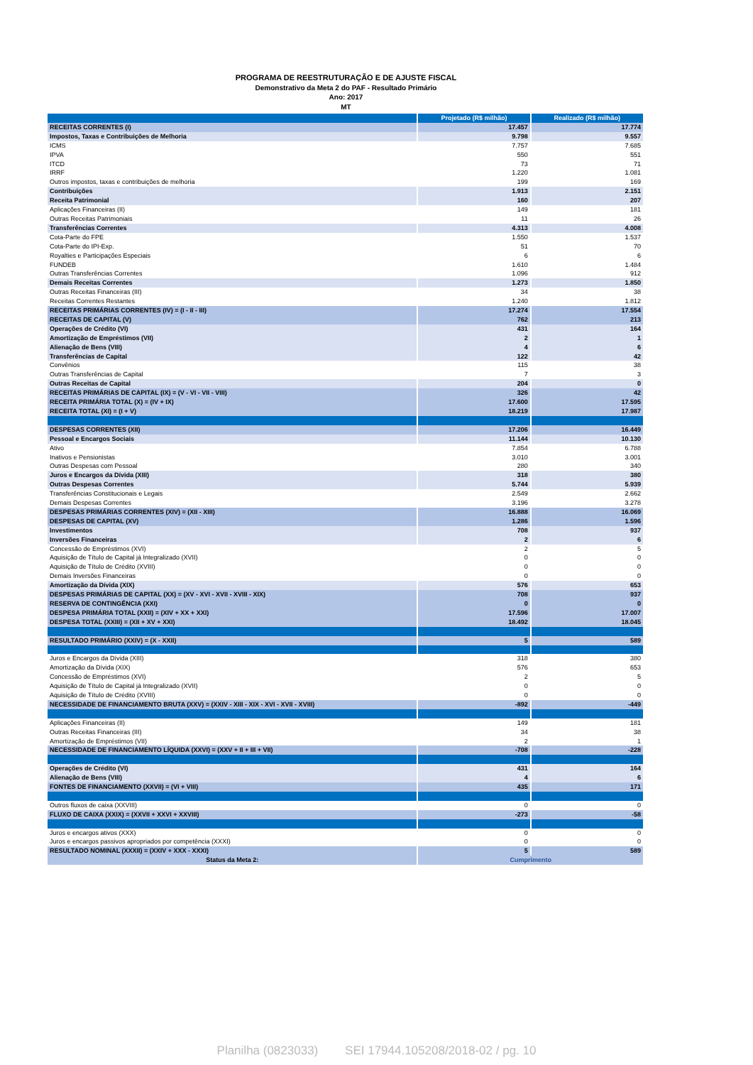PROGRAMA DE REESTRUTURAÇÃO E DE AJUSTE FISCAL
Demonstrativo da Meta 2 do PAF - Resultado Primário
Ano: 2017
MT
| | Projetado (R$ milhão) | Realizado (R$ milhão) |
| --- | --- | --- |
| RECEITAS CORRENTES (I) | 17.457 | 17.774 |
| Impostos, Taxas e Contribuições de Melhoria | 9.798 | 9.557 |
| ICMS | 7.757 | 7.685 |
| IPVA | 550 | 551 |
| ITCD | 73 | 71 |
| IRRF | 1.220 | 1.081 |
| Outros impostos, taxas e contribuições de melhoria | 199 | 169 |
| Contribuições | 1.913 | 2.151 |
| Receita Patrimonial | 160 | 207 |
| Aplicações Financeiras (II) | 149 | 181 |
| Outras Receitas Patrimoniais | 11 | 26 |
| Transferências Correntes | 4.313 | 4.008 |
| Cota-Parte do FPE | 1.550 | 1.537 |
| Cota-Parte do IPI-Exp. | 51 | 70 |
| Royalties e Participações Especiais | 6 | 6 |
| FUNDEB | 1.610 | 1.484 |
| Outras Transferências Correntes | 1.096 | 912 |
| Demais Receitas Correntes | 1.273 | 1.850 |
| Outras Receitas Financeiras (III) | 34 | 38 |
| Receitas Correntes Restantes | 1.240 | 1.812 |
| RECEITAS PRIMÁRIAS CORRENTES (IV) = (I - II - III) | 17.274 | 17.554 |
| RECEITAS DE CAPITAL (V) | 762 | 213 |
| Operações de Crédito (VI) | 431 | 164 |
| Amortização de Empréstimos (VII) | 2 | 1 |
| Alienação de Bens (VIII) | 4 | 6 |
| Transferências de Capital | 122 | 42 |
| Convênios | 115 | 38 |
| Outras Transferências de Capital | 7 | 3 |
| Outras Receitas de Capital | 204 | 0 |
| RECEITAS PRIMÁRIAS DE CAPITAL (IX) = (V - VI - VII - VIII) | 326 | 42 |
| RECEITA PRIMÁRIA TOTAL (X) = (IV + IX) | 17.600 | 17.595 |
| RECEITA TOTAL (XI) = (I + V) | 18.219 | 17.987 |
| DESPESAS CORRENTES (XII) | 17.206 | 16.449 |
| Pessoal e Encargos Sociais | 11.144 | 10.130 |
| Ativo | 7.854 | 6.788 |
| Inativos e Pensionistas | 3.010 | 3.001 |
| Outras Despesas com Pessoal | 280 | 340 |
| Juros e Encargos da Dívida (XIII) | 318 | 380 |
| Outras Despesas Correntes | 5.744 | 5.939 |
| Transferências Constitucionais e Legais | 2.549 | 2.662 |
| Demais Despesas Correntes | 3.196 | 3.278 |
| DESPESAS PRIMÁRIAS CORRENTES (XIV) = (XII - XIII) | 16.888 | 16.069 |
| DESPESAS DE CAPITAL (XV) | 1.286 | 1.596 |
| Investimentos | 708 | 937 |
| Inversões Financeiras | 2 | 6 |
| Concessão de Empréstimos (XVI) | 2 | 5 |
| Aquisição de Título de Capital já Integralizado (XVII) | 0 | 0 |
| Aquisição de Título de Crédito (XVIII) | 0 | 0 |
| Demais Inversões Financeiras | 0 | 0 |
| Amortização da Dívida (XIX) | 576 | 653 |
| DESPESAS PRIMÁRIAS DE CAPITAL (XX) = (XV - XVI - XVII - XVIII - XIX) | 708 | 937 |
| RESERVA DE CONTINGÊNCIA (XXI) | 0 | 0 |
| DESPESA PRIMÁRIA TOTAL (XXII) = (XIV + XX + XXI) | 17.596 | 17.007 |
| DESPESA TOTAL (XXIII) = (XII + XV + XXI) | 18.492 | 18.045 |
| RESULTADO PRIMÁRIO (XXIV) = (X - XXII) | 5 | 589 |
| Juros e Encargos da Dívida (XIII) | 318 | 380 |
| Amortização da Dívida (XIX) | 576 | 653 |
| Concessão de Empréstimos (XVI) | 2 | 5 |
| Aquisição de Título de Capital já Integralizado (XVII) | 0 | 0 |
| Aquisição de Título de Crédito (XVIII) | 0 | 0 |
| NECESSIDADE DE FINANCIAMENTO BRUTA (XXV) = (XXIV - XIII - XIX - XVI - XVII - XVIII) | -892 | -449 |
| Aplicações Financeiras (II) | 149 | 181 |
| Outras Receitas Financeiras (III) | 34 | 38 |
| Amortização de Empréstimos (VII) | 2 | 1 |
| NECESSIDADE DE FINANCIAMENTO LÍQUIDA (XXVI) = (XXV + II + III + VII) | -708 | -228 |
| Operações de Crédito (VI) | 431 | 164 |
| Alienação de Bens (VIII) | 4 | 6 |
| FONTES DE FINANCIAMENTO (XXVII) = (VI + VIII) | 435 | 171 |
| Outros fluxos de caixa (XXVIII) | 0 | 0 |
| FLUXO DE CAIXA (XXIX) = (XXVII + XXVI + XXVIII) | -273 | -58 |
| Juros e encargos ativos (XXX) | 0 | 0 |
| Juros e encargos passivos apropriados por competência (XXXI) | 0 | 0 |
| RESULTADO NOMINAL (XXXII) = (XXIV + XXX - XXXI) | 5 | 589 |
| Status da Meta 2: | Cumprimento | |
Planilha (0823033) SEI 17944.105208/2018-02 / pg. 10